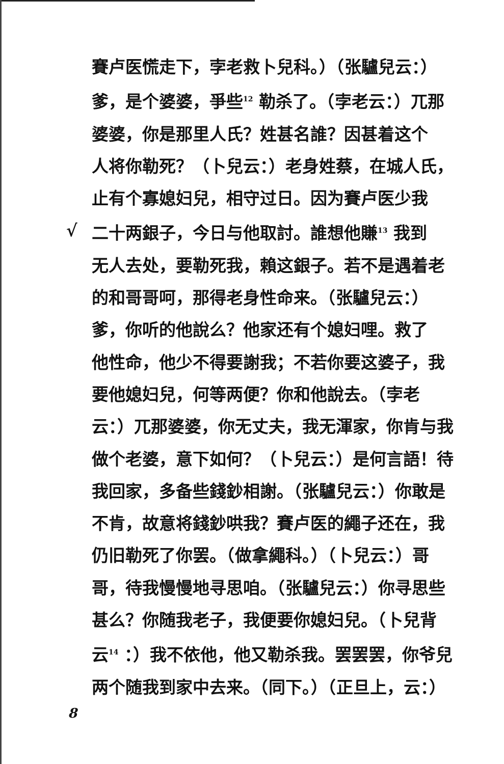賽卢医慌走下，孛老救卜兒科。）（张驢兒云：）
爹，是个婆婆，爭些<sup>12</sup> 勒杀了。（孛老云：）兀那
婆婆，你是那里人氏？姓甚名誰？因甚着这个
人将你勒死？（卜兒云：）老身姓蔡，在城人氏，
止有个寡媳妇兒，相守过日。因为賽卢医少我
√ 二十两銀子，今日与他取討。誰想他賺<sup>13</sup> 我到
无人去处，要勒死我，賴这銀子。若不是遇着老
的和哥哥呵，那得老身性命来。（张驢兒云：）
爹，你听的他說么？他家还有个媳妇哩。救了
他性命，他少不得要謝我；不若你要这婆子，我
要他媳妇兒，何等两便？你和他說去。（孛老
云：）兀那婆婆，你无丈夫，我无渾家，你肯与我
做个老婆，意下如何？（卜兒云：）是何言語！待
我回家，多备些錢鈔相謝。（张驢兒云：）你敢是
不肯，故意将錢鈔哄我？賽卢医的繩子还在，我
仍旧勒死了你罢。（做拿繩科。）（卜兒云：）哥
哥，待我慢慢地寻思咱。（张驢兒云：）你寻思些
甚么？你随我老子，我便要你媳妇兒。（卜兒背
云<sup>14</sup> ：）我不依他，他又勒杀我。罢罢罢，你爷兒
两个随我到家中去来。（同下。）（正旦上，云：）
8